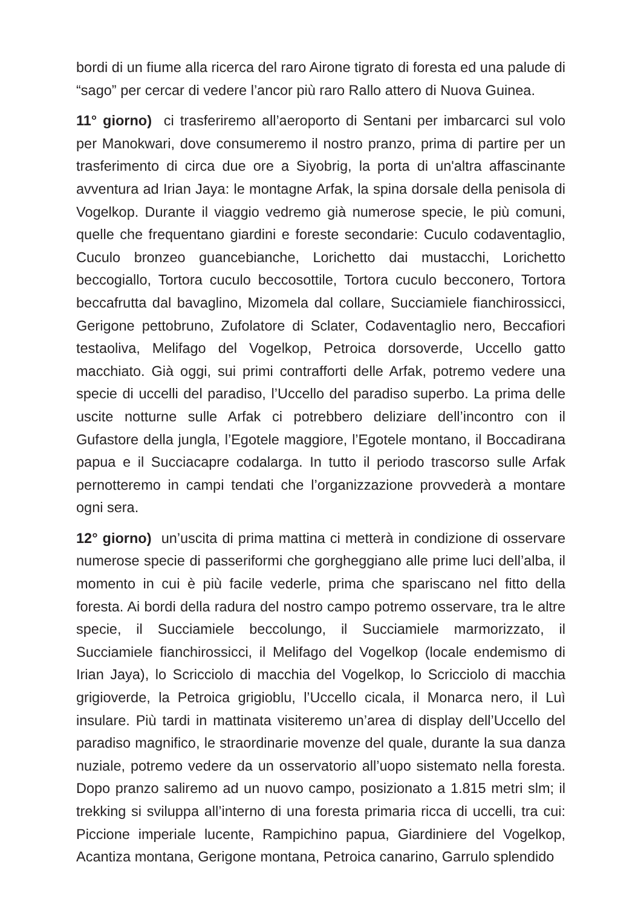bordi di un fiume alla ricerca del raro Airone tigrato di foresta ed una palude di “sago” per cercar di vedere l’ancor più raro Rallo attero di Nuova Guinea.
11° giorno) ci trasferiremo all’aeroporto di Sentani per imbarcarci sul volo per Manokwari, dove consumeremo il nostro pranzo, prima di partire per un trasferimento di circa due ore a Siyobrig, la porta di un'altra affascinante avventura ad Irian Jaya: le montagne Arfak, la spina dorsale della penisola di Vogelkop. Durante il viaggio vedremo già numerose specie, le più comuni, quelle che frequentano giardini e foreste secondarie: Cuculo codaventaglio, Cuculo bronzeo guancebianche, Lorichetto dai mustacchi, Lorichetto beccogiallo, Tortora cuculo beccosottile, Tortora cuculo becconero, Tortora beccafrutta dal bavaglino, Mizomela dal collare, Succiamiele fianchirossicci, Gerigone pettobruno, Zufolatore di Sclater, Codaventaglio nero, Beccafiori testaoliva, Melifago del Vogelkop, Petroica dorsoverde, Uccello gatto macchiato. Già oggi, sui primi contrafforti delle Arfak, potremo vedere una specie di uccelli del paradiso, l’Uccello del paradiso superbo. La prima delle uscite notturne sulle Arfak ci potrebbero deliziare dell’incontro con il Gufastore della jungla, l’Egotele maggiore, l’Egotele montano, il Boccadirana papua e il Succiacapre codalarga. In tutto il periodo trascorso sulle Arfak pernotteremo in campi tendati che l’organizzazione provvederà a montare ogni sera.
12° giorno) un’uscita di prima mattina ci metterà in condizione di osservare numerose specie di passeriformi che gorgheggiano alle prime luci dell’alba, il momento in cui è più facile vederle, prima che spariscano nel fitto della foresta. Ai bordi della radura del nostro campo potremo osservare, tra le altre specie, il Succiamiele beccolungo, il Succiamiele marmorizzato, il Succiamiele fianchirossicci, il Melifago del Vogelkop (locale endemismo di Irian Jaya), lo Scricciolo di macchia del Vogelkop, lo Scricciolo di macchia grigioverde, la Petroica grigioblu, l’Uccello cicala, il Monarca nero, il Luì insulare. Più tardi in mattinata visiteremo un’area di display dell’Uccello del paradiso magnifico, le straordinarie movenze del quale, durante la sua danza nuziale, potremo vedere da un osservatorio all’uopo sistemato nella foresta. Dopo pranzo saliremo ad un nuovo campo, posizionato a 1.815 metri slm; il trekking si sviluppa all’interno di una foresta primaria ricca di uccelli, tra cui: Piccione imperiale lucente, Rampichino papua, Giardiniere del Vogelkop, Acantiza montana, Gerigone montana, Petroica canarino, Garrulo splendido